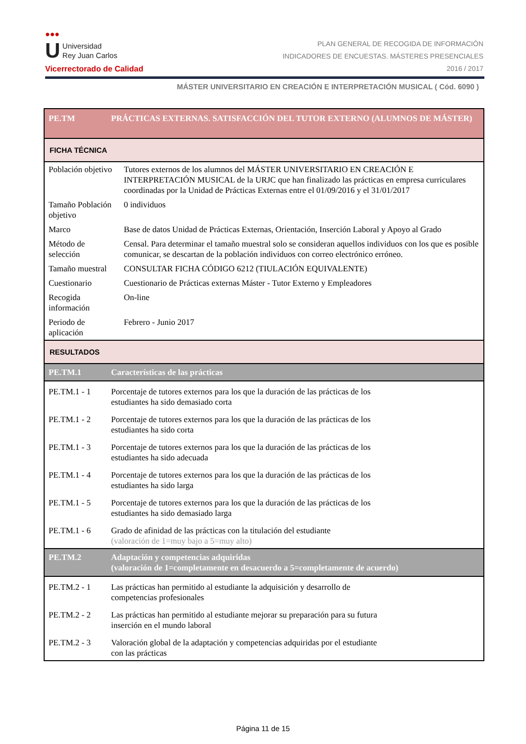●●●
U Universidad
Rey Juan Carlos
Vicerrectorado de Calidad
PLAN GENERAL DE RECOGIDA DE INFORMACIÓN
INDICADORES DE ENCUESTAS. MÁSTERES PRESENCIALES
2016 / 2017
MÁSTER UNIVERSITARIO EN CREACIÓN E INTERPRETACIÓN MUSICAL ( Cód. 6090 )
| PE.TM | PRÁCTICAS EXTERNAS. SATISFACCIÓN DEL TUTOR EXTERNO (ALUMNOS DE MÁSTER) | |
| FICHA TÉCNICA | | |
| Población objetivo | | Tutores externos de los alumnos del MÁSTER UNIVERSITARIO EN CREACIÓN E INTERPRETACIÓN MUSICAL de la URJC que han finalizado las prácticas en empresa curriculares coordinadas por la Unidad de Prácticas Externas entre el 01/09/2016 y el 31/01/2017 |
| Tamaño Población objetivo | | 0 individuos |
| Marco | | Base de datos Unidad de Prácticas Externas, Orientación, Inserción Laboral y Apoyo al Grado |
| Método de selección | | Censal. Para determinar el tamaño muestral solo se consideran aquellos individuos con los que es posible comunicar, se descartan de la población individuos con correo electrónico erróneo. |
| Tamaño muestral | | CONSULTAR FICHA CÓDIGO 6212 (TIULACIÓN EQUIVALENTE) |
| Cuestionario | | Cuestionario de Prácticas externas Máster - Tutor Externo y Empleadores |
| Recogida información | | On-line |
| Periodo de aplicación | | Febrero - Junio 2017 |
| RESULTADOS | | |
| PE.TM.1 | Características de las prácticas | |
| PE.TM.1 - 1 | Porcentaje de tutores externos para los que la duración de las prácticas de los estudiantes ha sido demasiado corta | |
| PE.TM.1 - 2 | Porcentaje de tutores externos para los que la duración de las prácticas de los estudiantes ha sido corta | |
| PE.TM.1 - 3 | Porcentaje de tutores externos para los que la duración de las prácticas de los estudiantes ha sido adecuada | |
| PE.TM.1 - 4 | Porcentaje de tutores externos para los que la duración de las prácticas de los estudiantes ha sido larga | |
| PE.TM.1 - 5 | Porcentaje de tutores externos para los que la duración de las prácticas de los estudiantes ha sido demasiado larga | |
| PE.TM.1 - 6 | Grado de afinidad de las prácticas con la titulación del estudiante (valoración de 1=muy bajo a 5=muy alto) | |
| PE.TM.2 | Adaptación y competencias adquiridas (valoración de 1=completamente en desacuerdo a 5=completamente de acuerdo) | |
| PE.TM.2 - 1 | Las prácticas han permitido al estudiante la adquisición y desarrollo de competencias profesionales | |
| PE.TM.2 - 2 | Las prácticas han permitido al estudiante mejorar su preparación para su futura inserción en el mundo laboral | |
| PE.TM.2 - 3 | Valoración global de la adaptación y competencias adquiridas por el estudiante con las prácticas | |
Página 11 de 15